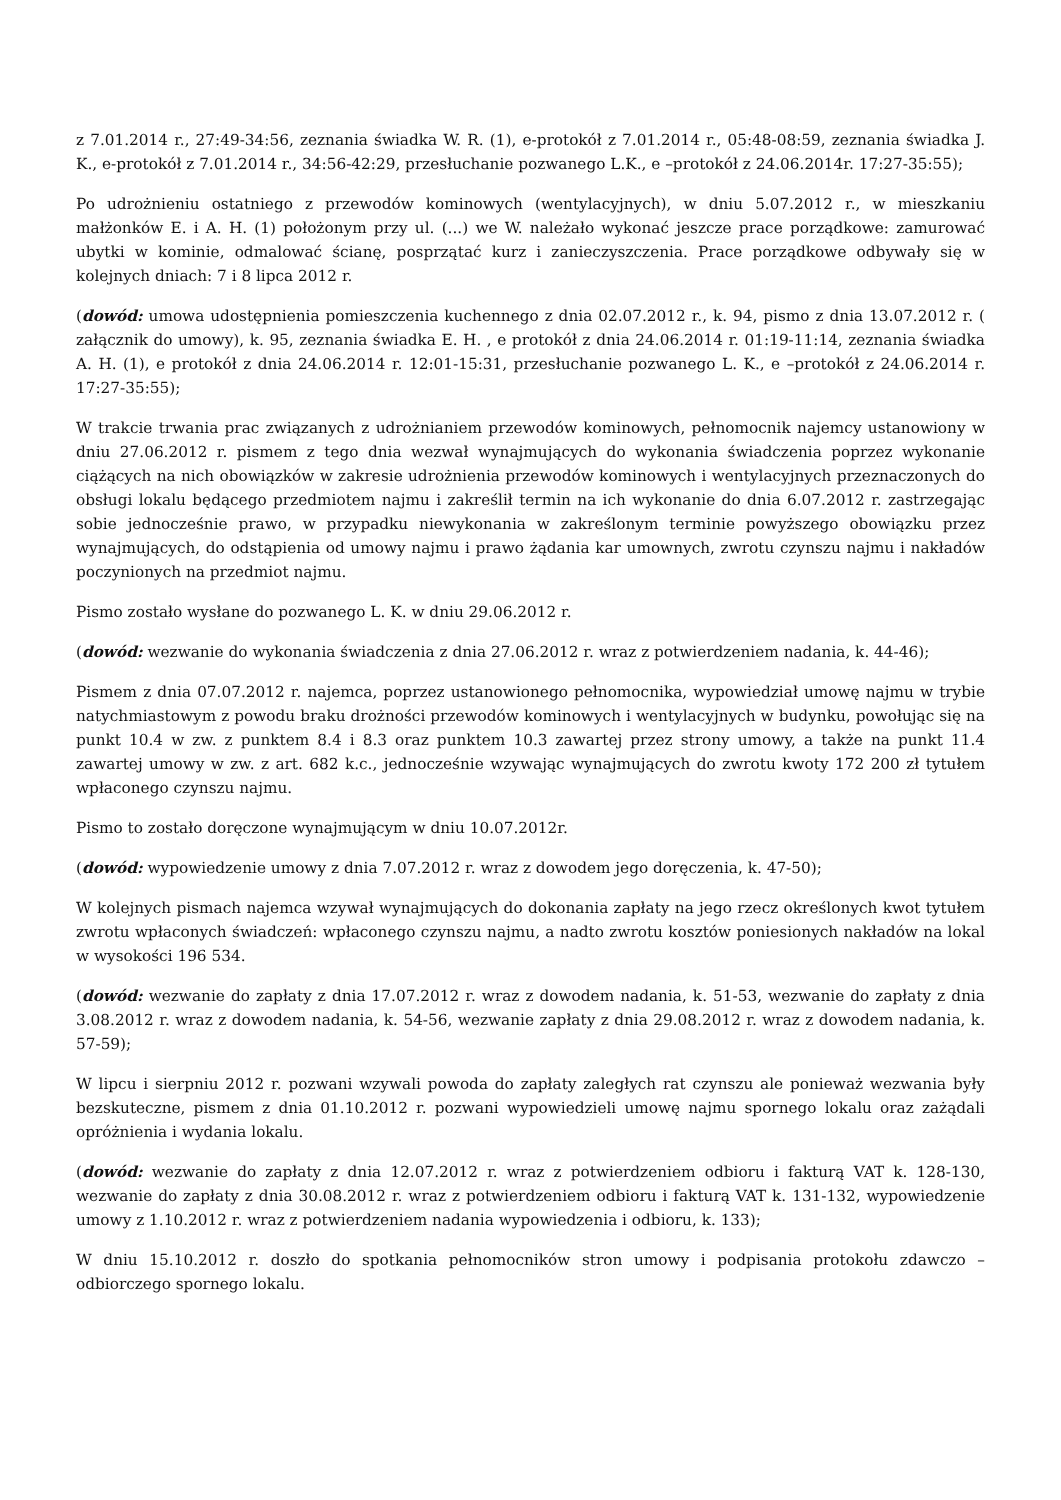z 7.01.2014 r., 27:49-34:56, zeznania świadka W. R. (1), e-protokół z 7.01.2014 r., 05:48-08:59, zeznania świadka J. K., e-protokół z 7.01.2014 r., 34:56-42:29, przesłuchanie pozwanego L.K., e –protokół z 24.06.2014r. 17:27-35:55);
Po udrożnieniu ostatniego z przewodów kominowych (wentylacyjnych), w dniu 5.07.2012 r., w mieszkaniu małżonków E. i A. H. (1) położonym przy ul. (...) we W. należało wykonać jeszcze prace porządkowe: zamurować ubytki w kominie, odmalować ścianę, posprzątać kurz i zanieczyszczenia. Prace porządkowe odbywały się w kolejnych dniach: 7 i 8 lipca 2012 r.
(dowód: umowa udostępnienia pomieszczenia kuchennego z dnia 02.07.2012 r., k. 94, pismo z dnia 13.07.2012 r. ( załącznik do umowy), k. 95, zeznania świadka E. H. , e protokół z dnia 24.06.2014 r. 01:19-11:14, zeznania świadka A. H. (1), e protokół z dnia 24.06.2014 r. 12:01-15:31, przesłuchanie pozwanego L. K., e –protokół z 24.06.2014 r. 17:27-35:55);
W trakcie trwania prac związanych z udrożnianiem przewodów kominowych, pełnomocnik najemcy ustanowiony w dniu 27.06.2012 r. pismem z tego dnia wezwał wynajmujących do wykonania świadczenia poprzez wykonanie ciążących na nich obowiązków w zakresie udrożnienia przewodów kominowych i wentylacyjnych przeznaczonych do obsługi lokalu będącego przedmiotem najmu i zakreślił termin na ich wykonanie do dnia 6.07.2012 r. zastrzegając sobie jednocześnie prawo, w przypadku niewykonania w zakreślonym terminie powyższego obowiązku przez wynajmujących, do odstąpienia od umowy najmu i prawo żądania kar umownych, zwrotu czynszu najmu i nakładów poczynionych na przedmiot najmu.
Pismo zostało wysłane do pozwanego L. K. w dniu 29.06.2012 r.
(dowód: wezwanie do wykonania świadczenia z dnia 27.06.2012 r. wraz z potwierdzeniem nadania, k. 44-46);
Pismem z dnia 07.07.2012 r. najemca, poprzez ustanowionego pełnomocnika, wypowiedział umowę najmu w trybie natychmiastowym z powodu braku drożności przewodów kominowych i wentylacyjnych w budynku, powołując się na punkt 10.4 w zw. z punktem 8.4 i 8.3 oraz punktem 10.3 zawartej przez strony umowy, a także na punkt 11.4 zawartej umowy w zw. z art. 682 k.c., jednocześnie wzywając wynajmujących do zwrotu kwoty 172 200 zł tytułem wpłaconego czynszu najmu.
Pismo to zostało doręczone wynajmującym w dniu 10.07.2012r.
(dowód: wypowiedzenie umowy z dnia 7.07.2012 r. wraz z dowodem jego doręczenia, k. 47-50);
W kolejnych pismach najemca wzywał wynajmujących do dokonania zapłaty na jego rzecz określonych kwot tytułem zwrotu wpłaconych świadczeń: wpłaconego czynszu najmu, a nadto zwrotu kosztów poniesionych nakładów na lokal w wysokości 196 534.
(dowód: wezwanie do zapłaty z dnia 17.07.2012 r. wraz z dowodem nadania, k. 51-53, wezwanie do zapłaty z dnia 3.08.2012 r. wraz z dowodem nadania, k. 54-56, wezwanie zapłaty z dnia 29.08.2012 r. wraz z dowodem nadania, k. 57-59);
W lipcu i sierpniu 2012 r. pozwani wzywali powoda do zapłaty zaległych rat czynszu ale ponieważ wezwania były bezskuteczne, pismem z dnia 01.10.2012 r. pozwani wypowiedzieli umowę najmu spornego lokalu oraz zażądali opróżnienia i wydania lokalu.
(dowód: wezwanie do zapłaty z dnia 12.07.2012 r. wraz z potwierdzeniem odbioru i fakturą VAT k. 128-130, wezwanie do zapłaty z dnia 30.08.2012 r. wraz z potwierdzeniem odbioru i fakturą VAT k. 131-132, wypowiedzenie umowy z 1.10.2012 r. wraz z potwierdzeniem nadania wypowiedzenia i odbioru, k. 133);
W dniu 15.10.2012 r. doszło do spotkania pełnomocników stron umowy i podpisania protokołu zdawczo – odbiorczego spornego lokalu.